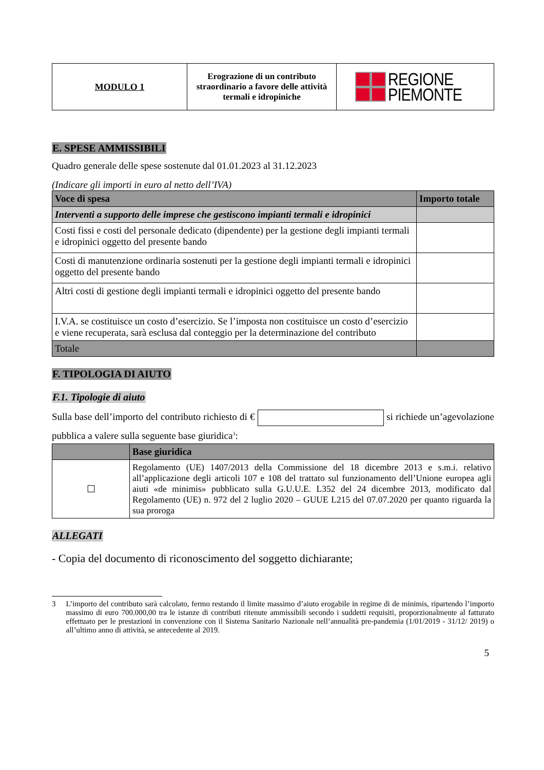| MODULO 1 | Erograzione di un contributo straordinario a favore delle attività termali e idropiniche | REGIONE PIEMONTE |
E. SPESE AMMISSIBILI
Quadro generale delle spese sostenute dal 01.01.2023 al 31.12.2023
(Indicare gli importi in euro al netto dell’IVA)
| Voce di spesa | Importo totale |
| --- | --- |
| Interventi a supporto delle imprese che gestiscono impianti termali e idropinici | |
| Costi fissi e costi del personale dedicato (dipendente) per la gestione degli impianti termali e idropinici oggetto del presente bando | |
| Costi di manutenzione ordinaria sostenuti per la gestione degli impianti termali e idropinici oggetto del presente bando | |
| Altri costi di gestione degli impianti termali e idropinici oggetto del presente bando | |
| I.V.A. se costituisce un costo d’esercizio. Se l’imposta non costituisce un costo d’esercizio e viene recuperata, sarà esclusa dal conteggio per la determinazione del contributo | |
| Totale | |
F. TIPOLOGIA DI AIUTO F.1. Tipologie di aiuto
Sulla base dell’importo del contributo richiesto di € si richiede un’agevolazione pubblica a valere sulla seguente base giuridica<sup>3</sup>:
| | Base giuridica |
| --- | --- |
| ☐ | Regolamento (UE) 1407/2013 della Commissione del 18 dicembre 2013 e s.m.i. relativo all’applicazione degli articoli 107 e 108 del trattato sul funzionamento dell’Unione europea agli aiuti «de minimis» pubblicato sulla G.U.U.E. L352 del 24 dicembre 2013, modificato dal Regolamento (UE) n. 972 del 2 luglio 2020 – GUUE L215 del 07.07.2020 per quanto riguarda la sua proroga |
ALLEGATI
- Copia del documento di riconoscimento del soggetto dichiarante;
3 L’importo del contributo sarà calcolato, fermo restando il limite massimo d’aiuto erogabile in regime di de minimis, ripartendo l’importo massimo di euro 700.000,00 tra le istanze di contributi ritenute ammissibili secondo i suddetti requisiti, proporzionalmente al fatturato effettuato per le prestazioni in convenzione con il Sistema Sanitario Nazionale nell’annualità pre-pandemia (1/01/2019 - 31/12/ 2019) o all’ultimo anno di attività, se antecedente al 2019.
5